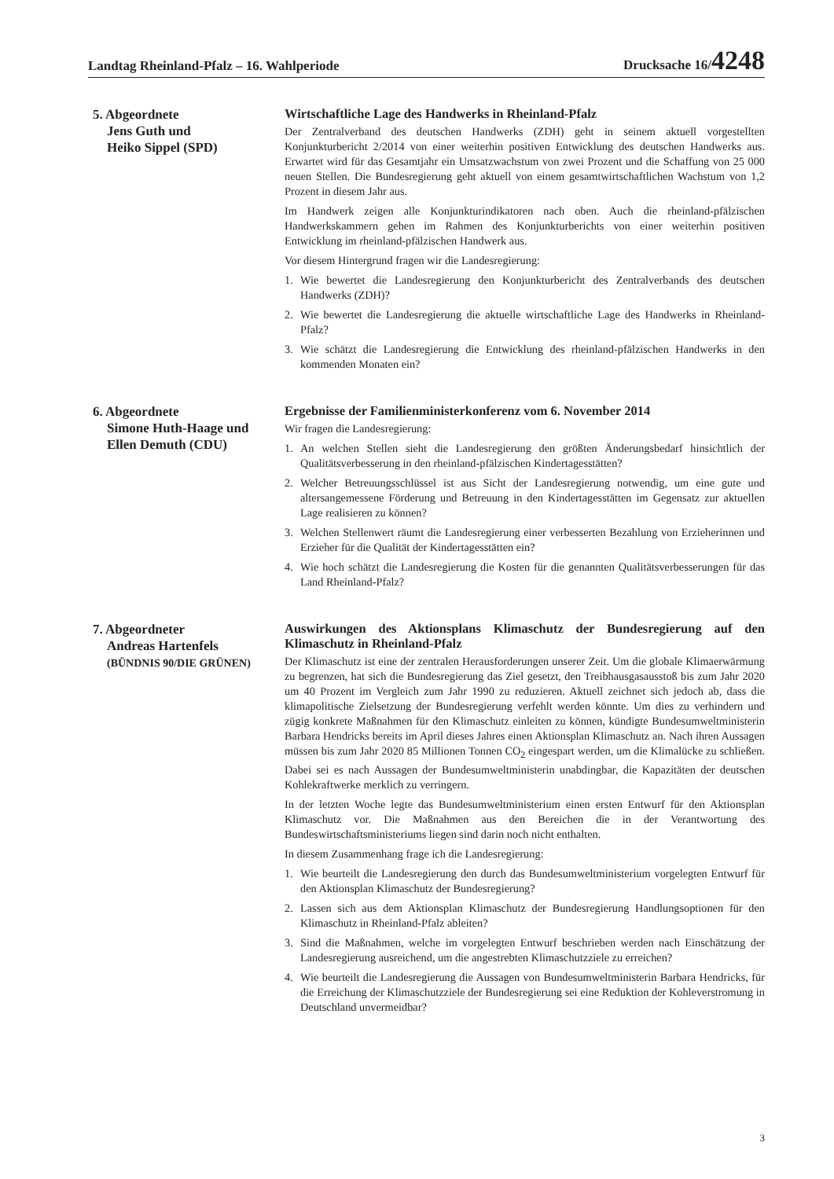Landtag Rheinland-Pfalz – 16. Wahlperiode Drucksache 16/4248
5. Abgeordnete
Jens Guth und
Heiko Sippel (SPD)
Wirtschaftliche Lage des Handwerks in Rheinland-Pfalz
Der Zentralverband des deutschen Handwerks (ZDH) geht in seinem aktuell vorgestellten Konjunkturbericht 2/2014 von einer weiterhin positiven Entwicklung des deutschen Handwerks aus. Erwartet wird für das Gesamtjahr ein Umsatzwachstum von zwei Prozent und die Schaffung von 25 000 neuen Stellen. Die Bundesregierung geht aktuell von einem gesamtwirtschaftlichen Wachstum von 1,2 Prozent in diesem Jahr aus.
Im Handwerk zeigen alle Konjunkturindikatoren nach oben. Auch die rheinland-pfälzischen Handwerkskammern gehen im Rahmen des Konjunkturberichts von einer weiterhin positiven Entwicklung im rheinland-pfälzischen Handwerk aus.
Vor diesem Hintergrund fragen wir die Landesregierung:
1. Wie bewertet die Landesregierung den Konjunkturbericht des Zentralverbands des deutschen Handwerks (ZDH)?
2. Wie bewertet die Landesregierung die aktuelle wirtschaftliche Lage des Handwerks in Rheinland-Pfalz?
3. Wie schätzt die Landesregierung die Entwicklung des rheinland-pfälzischen Handwerks in den kommenden Monaten ein?
6. Abgeordnete
Simone Huth-Haage und
Ellen Demuth (CDU)
Ergebnisse der Familienministerkonferenz vom 6. November 2014
Wir fragen die Landesregierung:
1. An welchen Stellen sieht die Landesregierung den größten Änderungsbedarf hinsichtlich der Qualitätsverbesserung in den rheinland-pfälzischen Kindertagesstätten?
2. Welcher Betreuungsschlüssel ist aus Sicht der Landesregierung notwendig, um eine gute und altersangemessene Förderung und Betreuung in den Kindertagesstätten im Gegensatz zur aktuellen Lage realisieren zu können?
3. Welchen Stellenwert räumt die Landesregierung einer verbesserten Bezahlung von Erzieherinnen und Erzieher für die Qualität der Kindertagesstätten ein?
4. Wie hoch schätzt die Landesregierung die Kosten für die genannten Qualitätsverbesserungen für das Land Rheinland-Pfalz?
7. Abgeordneter
Andreas Hartenfels
(BÜNDNIS 90/DIE GRÜNEN)
Auswirkungen des Aktionsplans Klimaschutz der Bundesregierung auf den Klimaschutz in Rheinland-Pfalz
Der Klimaschutz ist eine der zentralen Herausforderungen unserer Zeit. Um die globale Klimaerwärmung zu begrenzen, hat sich die Bundesregierung das Ziel gesetzt, den Treibhausgasausstoß bis zum Jahr 2020 um 40 Prozent im Vergleich zum Jahr 1990 zu reduzieren. Aktuell zeichnet sich jedoch ab, dass die klimapolitische Zielsetzung der Bundesregierung verfehlt werden könnte. Um dies zu verhindern und zügig konkrete Maßnahmen für den Klimaschutz einleiten zu können, kündigte Bundesumweltministerin Barbara Hendricks bereits im April dieses Jahres einen Aktionsplan Klimaschutz an. Nach ihren Aussagen müssen bis zum Jahr 2020 85 Millionen Tonnen CO<sub>2</sub> eingespart werden, um die Klimalücke zu schließen. Dabei sei es nach Aussagen der Bundesumweltministerin unabdingbar, die Kapazitäten der deutschen Kohlekraftwerke merklich zu verringern.
In der letzten Woche legte das Bundesumweltministerium einen ersten Entwurf für den Aktionsplan Klimaschutz vor. Die Maßnahmen aus den Bereichen die in der Verantwortung des Bundeswirtschaftsministeriums liegen sind darin noch nicht enthalten.
In diesem Zusammenhang frage ich die Landesregierung:
1. Wie beurteilt die Landesregierung den durch das Bundesumweltministerium vorgelegten Entwurf für den Aktionsplan Klimaschutz der Bundesregierung?
2. Lassen sich aus dem Aktionsplan Klimaschutz der Bundesregierung Handlungsoptionen für den Klimaschutz in Rheinland-Pfalz ableiten?
3. Sind die Maßnahmen, welche im vorgelegten Entwurf beschrieben werden nach Einschätzung der Landesregierung ausreichend, um die angestrebten Klimaschutzziele zu erreichen?
4. Wie beurteilt die Landesregierung die Aussagen von Bundesumweltministerin Barbara Hendricks, für die Erreichung der Klimaschutzziele der Bundesregierung sei eine Reduktion der Kohleverstromung in Deutschland unvermeidbar?
3